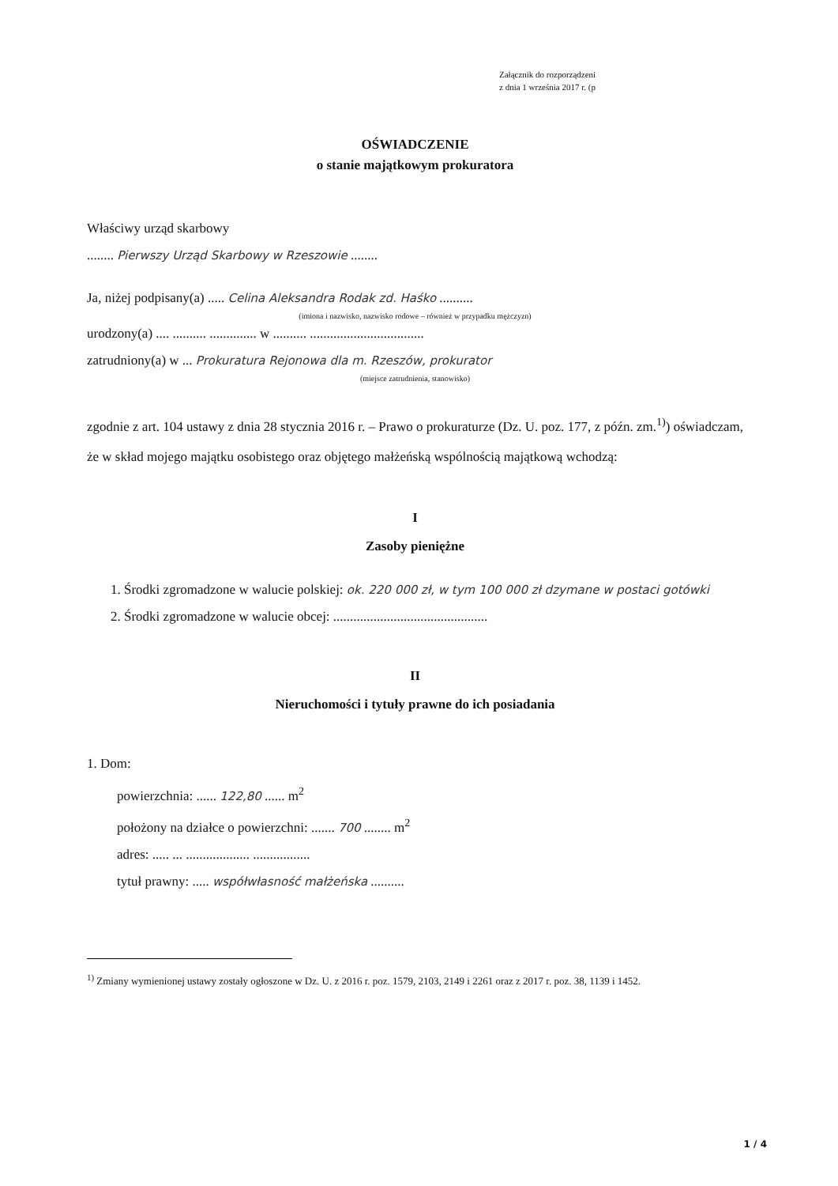Załącznik do rozporządzeni
z dnia 1 września 2017 r. (p
OŚWIADCZENIE
o stanie majątkowym prokuratora
Właściwy urząd skarbowy
........ Pierwszy Urząd Skarbowy w Rzeszowie ........
Ja, niżej podpisany(a) ..... Celina Aleksandra Rodak zd. Haśko ..........
(imiona i nazwisko, nazwisko rodowe – również w przypadku mężczyzn)
urodzony(a) .... .......... .............. w .......... ..................................
zatrudniony(a) w ... Prokuratura Rejonowa dla m. Rzeszów, prokurator
(miejsce zatrudnienia, stanowisko)
zgodnie z art. 104 ustawy z dnia 28 stycznia 2016 r. – Prawo o prokuraturze (Dz. U. poz. 177, z późn. zm.<sup>1)</sup>) oświadczam, że w skład mojego majątku osobistego oraz objętego małżeńską wspólnością majątkową wchodzą:
I
Zasoby pieniężne
1. Środki zgromadzone w walucie polskiej: ok. 220 000 zł, w tym 100 000 zł dzymane w postaci gotówki
2. Środki zgromadzone w walucie obcej: ..............................................
II
Nieruchomości i tytuły prawne do ich posiadania
1. Dom:
powierzchnia: ...... 122,80 ...... m<sup>2</sup>
położony na działce o powierzchni: ....... 700 ........ m<sup>2</sup>
adres: ..... ... ................... .................
tytuł prawny: ..... współwłasność małżeńska ..........
<sup>1)</sup> Zmiany wymienionej ustawy zostały ogłoszone w Dz. U. z 2016 r. poz. 1579, 2103, 2149 i 2261 oraz z 2017 r. poz. 38, 1139 i 1452.
1 / 4